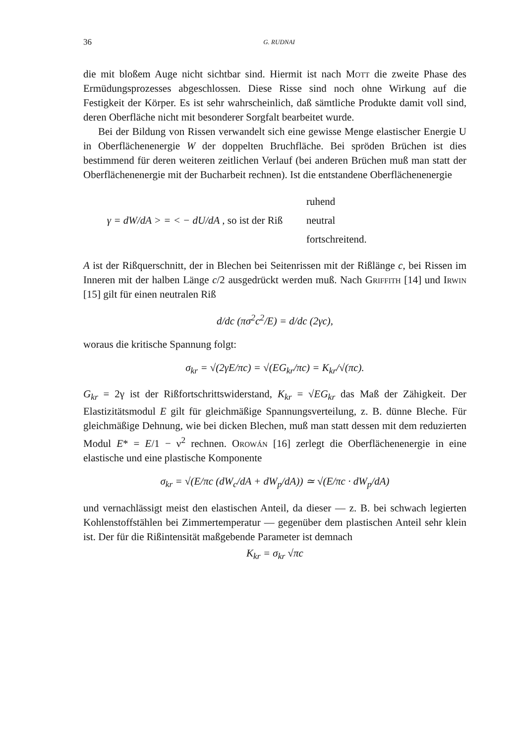36 G. RUDNAI
die mit bloßem Auge nicht sichtbar sind. Hiermit ist nach Mott die zweite Phase des Ermüdungsprozesses abgeschlossen. Diese Risse sind noch ohne Wirkung auf die Festigkeit der Körper. Es ist sehr wahrscheinlich, daß sämtliche Produkte damit voll sind, deren Oberfläche nicht mit besonderer Sorgfalt bearbeitet wurde.
Bei der Bildung von Rissen verwandelt sich eine gewisse Menge elastischer Energie U in Oberflächenenergie W der doppelten Bruchfläche. Bei spröden Brüchen ist dies bestimmend für deren weiteren zeitlichen Verlauf (bei anderen Brüchen muß man statt der Oberflächenenergie mit der Bucharbeit rechnen). Ist die entstandene Oberflächenenergie
γ = dW/dA > = < − dU/dA , so ist der Riß
ruhend
neutral
fortschreitend.
A ist der Rißquerschnitt, der in Blechen bei Seitenrissen mit der Rißlänge c, bei Rissen im Inneren mit der halben Länge c/2 ausgedrückt werden muß. Nach Griffith [14] und Irwin [15] gilt für einen neutralen Riß
d/dc (πσ<sup>2</sup>c<sup>2</sup>/E) = d/dc (2γc),
woraus die kritische Spannung folgt:
σ<sub>kr</sub> = √(2γE/πc) = √(EG<sub>kr</sub>/πc) = K<sub>kr</sub>/√(πc).
G<sub>kr</sub> = 2γ ist der Rißfortschrittswiderstand, K<sub>kr</sub> = √EG<sub>kr</sub> das Maß der Zähigkeit. Der Elastizitätsmodul E gilt für gleichmäßige Spannungsverteilung, z. B. dünne Bleche. Für gleichmäßige Dehnung, wie bei dicken Blechen, muß man statt dessen mit dem reduzierten Modul E* = E/1 − ν<sup>2</sup> rechnen. Orowán [16] zerlegt die Oberflächenenergie in eine elastische und eine plastische Komponente
σ<sub>kr</sub> = √(E/πc (dW<sub>c</sub>/dA + dW<sub>p</sub>/dA)) ≃ √(E/πc · dW<sub>p</sub>/dA)
und vernachlässigt meist den elastischen Anteil, da dieser — z. B. bei schwach legierten Kohlenstoffstählen bei Zimmertemperatur — gegenüber dem plastischen Anteil sehr klein ist. Der für die Rißintensität maßgebende Parameter ist demnach
K<sub>kr</sub> = σ<sub>kr</sub> √πc